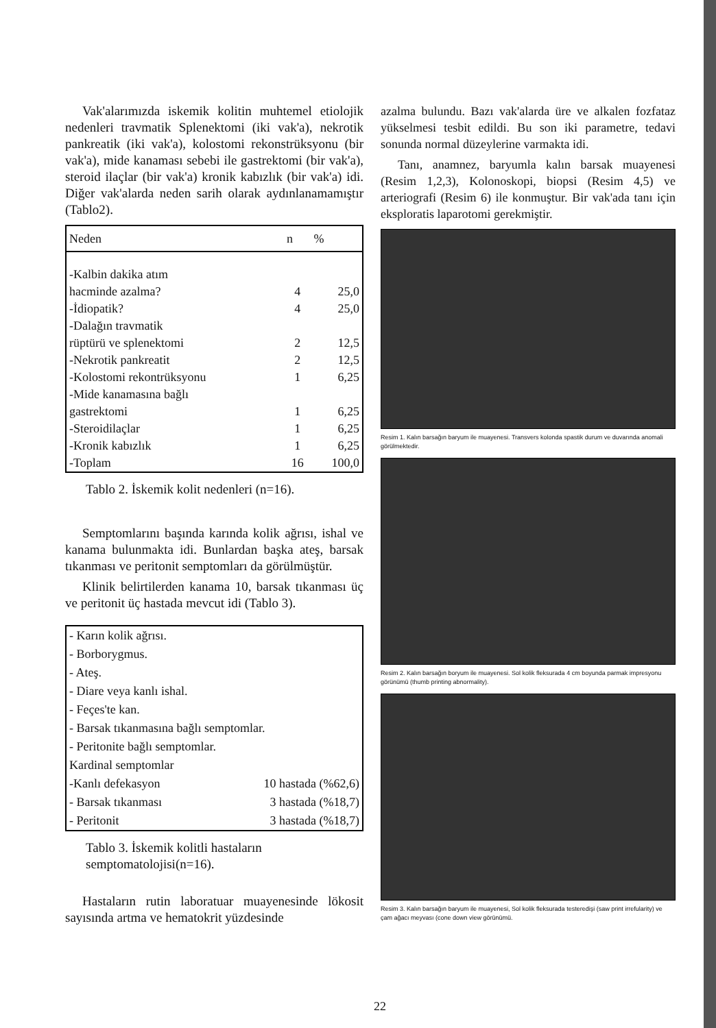Vak'alarımızda iskemik kolitin muhtemel etiolojik nedenleri travmatik Splenektomi (iki vak'a), nekrotik pankreatik (iki vak'a), kolostomi rekonstrüksyonu (bir vak'a), mide kanaması sebebi ile gastrektomi (bir vak'a), steroid ilaçlar (bir vak'a) kronik kabızlık (bir vak'a) idi. Diğer vak'alarda neden sarih olarak aydınlanamamıştır (Tablo2).
| Neden | n | % |
| --- | --- | --- |
| -Kalbin dakika atım | | |
| hacminde azalma? | 4 | 25,0 |
| -İdiopatik? | 4 | 25,0 |
| -Dalağın travmatik | | |
| rüptürü ve splenektomi | 2 | 12,5 |
| -Nekrotik pankreatit | 2 | 12,5 |
| -Kolostomi rekontrüksyonu | 1 | 6,25 |
| -Mide kanamasına bağlı | | |
| gastrektomi | 1 | 6,25 |
| -Steroidilaçlar | 1 | 6,25 |
| -Kronik kabızlık | 1 | 6,25 |
| -Toplam | 16 | 100,0 |
Tablo 2. İskemik kolit nedenleri (n=16).
Semptomlarını başında karında kolik ağrısı, ishal ve kanama bulunmakta idi. Bunlardan başka ateş, barsak tıkanması ve peritonit semptomları da görülmüştür.
Klinik belirtilerden kanama 10, barsak tıkanması üç ve peritonit üç hastada mevcut idi (Tablo 3).
| - Karın kolik ağrısı. | |
| - Borborygmus. | |
| - Ateş. | |
| - Diare veya kanlı ishal. | |
| - Feçes'te kan. | |
| - Barsak tıkanmasına bağlı semptomlar. | |
| - Peritonite bağlı semptomlar. | |
| Kardinal semptomlar | |
| -Kanlı defekasyon | 10 hastada (%62,6) |
| - Barsak tıkanması | 3 hastada (%18,7) |
| - Peritonit | 3 hastada (%18,7) |
Tablo 3. İskemik kolitli hastaların semptomatolojisi(n=16).
Hastaların rutin laboratuar muayenesinde lökosit sayısında artma ve hematokrit yüzdesinde
azalma bulundu. Bazı vak'alarda üre ve alkalen fozfataz yükselmesi tesbit edildi. Bu son iki parametre, tedavi sonunda normal düzeylerine varmakta idi.
Tanı, anamnez, baryumla kalın barsak muayenesi (Resim 1,2,3), Kolonoskopi, biopsi (Resim 4,5) ve arteriografi (Resim 6) ile konmuştur. Bir vak'ada tanı için eksploratis laparotomi gerekmiştir.
Resim 1. Kalın barsağın baryum ile muayenesi. Transvers kolonda spastik durum ve duvarında anomali görülmektedir.
Resim 2. Kalın barsağın boryum ile muayenesi. Sol kolik fleksurada 4 cm boyunda parmak impresyonu görünümü (thumb printing abnormality).
Resim 3. Kalın barsağın baryum ile muayenesi, Sol kolik fleksurada testeredişi (saw print irrefularity) ve çam ağacı meyvası (cone down view görünümü.
22